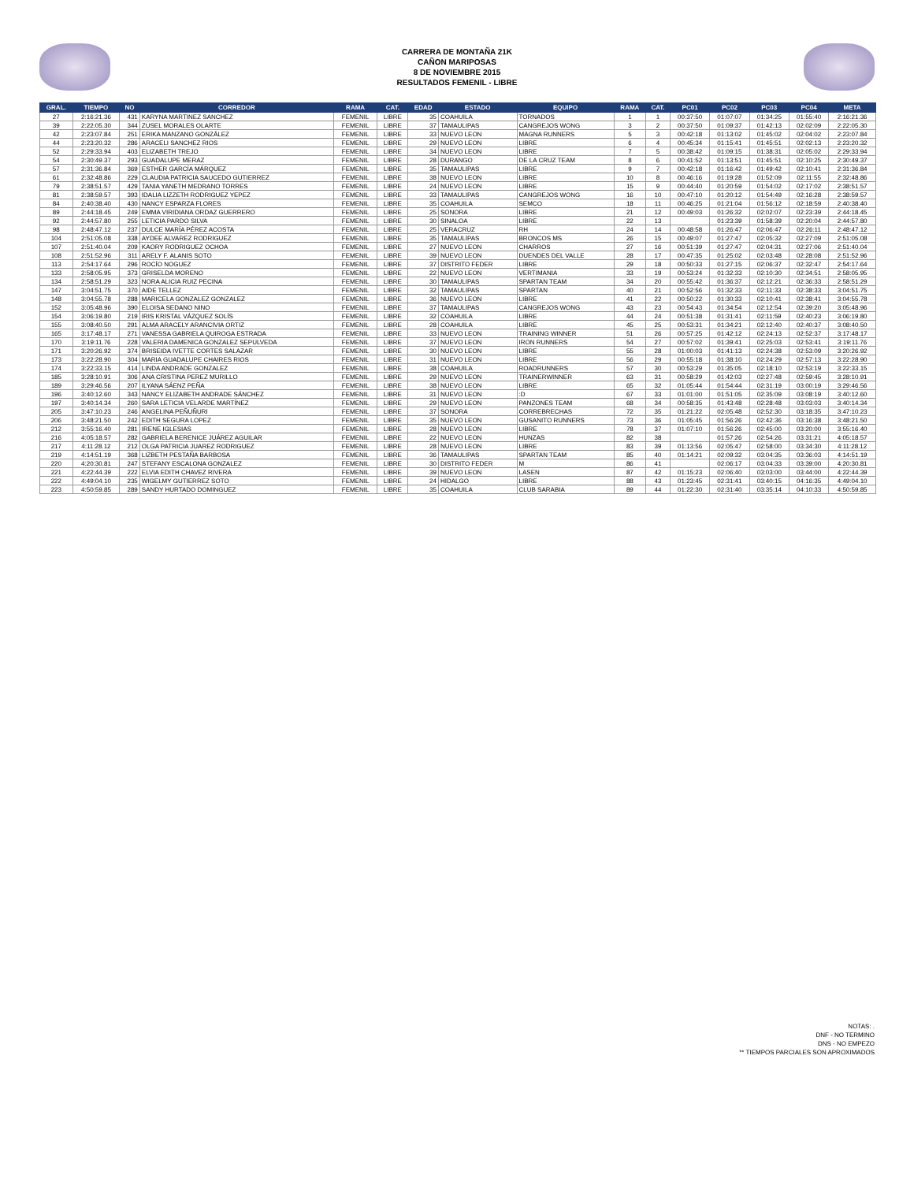CARRERA DE MONTAÑA 21K
CAÑON MARIPOSAS
8 DE NOVIEMBRE 2015
RESULTADOS FEMENIL - LIBRE
| GRAL. | TIEMPO | NO | CORREDOR | RAMA | CAT. | EDAD | ESTADO | EQUIPO | RAMA | CAT. | PC01 | PC02 | PC03 | PC04 | META |
| --- | --- | --- | --- | --- | --- | --- | --- | --- | --- | --- | --- | --- | --- | --- | --- |
| 27 | 2:16:21.36 | 431 | KARYNA MARTINEZ SANCHEZ | FEMENIL | LIBRE | 35 | COAHUILA | TORNADOS | 1 | 1 | 00:37:50 | 01:07:07 | 01:34:25 | 01:55:40 | 2:16:21.36 |
| 39 | 2:22:05.30 | 344 | ZUSEL MORALES OLARTE | FEMENIL | LIBRE | 37 | TAMAULIPAS | CANGREJOS WONG | 3 | 2 | 00:37:50 | 01:09:37 | 01:42:13 | 02:02:09 | 2:22:05.30 |
| 42 | 2:23:07.84 | 251 | ERIKA MANZANO GONZÁLEZ | FEMENIL | LIBRE | 33 | NUEVO LEON | MAGNA RUNNERS | 5 | 3 | 00:42:18 | 01:13:02 | 01:45:02 | 02:04:02 | 2:23:07.84 |
| 44 | 2:23:20.32 | 286 | ARACELI SANCHEZ RIOS | FEMENIL | LIBRE | 29 | NUEVO LEON | LIBRE | 6 | 4 | 00:45:34 | 01:15:41 | 01:45:51 | 02:02:13 | 2:23:20.32 |
| 52 | 2:29:33.94 | 403 | ELIZABETH TREJO | FEMENIL | LIBRE | 34 | NUEVO LEON | LIBRE | 7 | 5 | 00:38:42 | 01:09:15 | 01:38:31 | 02:05:02 | 2:29:33.94 |
| 54 | 2:30:49.37 | 293 | GUADALUPE MERAZ | FEMENIL | LIBRE | 28 | DURANGO | DE LA CRUZ TEAM | 8 | 6 | 00:41:52 | 01:13:51 | 01:45:51 | 02:10:25 | 2:30:49.37 |
| 57 | 2:31:36.84 | 369 | ESTHER GARCÍA MÁRQUEZ | FEMENIL | LIBRE | 35 | TAMAULIPAS | LIBRE | 9 | 7 | 00:42:18 | 01:16:42 | 01:49:42 | 02:10:41 | 2:31:36.84 |
| 61 | 2:32:48.86 | 229 | CLAUDIA PATRICIA SAUCEDO GUTIERREZ | FEMENIL | LIBRE | 38 | NUEVO LEON | LIBRE | 10 | 8 | 00:46:16 | 01:19:28 | 01:52:09 | 02:11:55 | 2:32:48.86 |
| 79 | 2:38:51.57 | 429 | TANIA YANETH MEDRANO TORRES | FEMENIL | LIBRE | 24 | NUEVO LEON | LIBRE | 15 | 9 | 00:44:40 | 01:20:59 | 01:54:02 | 02:17:02 | 2:38:51.57 |
| 81 | 2:38:59.57 | 393 | IDALIA LIZZETH RODRIGUEZ YEPEZ | FEMENIL | LIBRE | 33 | TAMAULIPAS | CANGREJOS WONG | 16 | 10 | 00:47:10 | 01:20:12 | 01:54:49 | 02:16:28 | 2:38:59.57 |
| 84 | 2:40:38.40 | 430 | NANCY ESPARZA FLORES | FEMENIL | LIBRE | 35 | COAHUILA | SEMCO | 18 | 11 | 00:46:25 | 01:21:04 | 01:56:12 | 02:18:59 | 2:40:38.40 |
| 89 | 2:44:18.45 | 249 | EMMA VIRIDIANA ORDAZ GUERRERO | FEMENIL | LIBRE | 25 | SONORA | LIBRE | 21 | 12 | 00:49:03 | 01:26:32 | 02:02:07 | 02:23:39 | 2:44:18.45 |
| 92 | 2:44:57.80 | 255 | LETICIA PARDO SILVA | FEMENIL | LIBRE | 30 | SINALOA | LIBRE | 22 | 13 | | 01:23:39 | 01:58:39 | 02:20:04 | 2:44:57.80 |
| 98 | 2:48:47.12 | 237 | DULCE MARÍA PÉREZ ACOSTA | FEMENIL | LIBRE | 25 | VERACRUZ | RH | 24 | 14 | 00:48:58 | 01:26:47 | 02:06:47 | 02:26:11 | 2:48:47.12 |
| 104 | 2:51:05.08 | 338 | AYDEE ALVAREZ RODRIGUEZ | FEMENIL | LIBRE | 35 | TAMAULIPAS | BRONCOS MS | 26 | 15 | 00:49:07 | 01:27:47 | 02:05:32 | 02:27:09 | 2:51:05.08 |
| 107 | 2:51:40.04 | 209 | KAORY RODRIGUEZ OCHOA | FEMENIL | LIBRE | 27 | NUEVO LEON | CHARROS | 27 | 16 | 00:51:39 | 01:27:47 | 02:04:31 | 02:27:06 | 2:51:40.04 |
| 108 | 2:51:52.96 | 311 | ARELY F. ALANIS SOTO | FEMENIL | LIBRE | 39 | NUEVO LEON | DUENDES DEL VALLE | 28 | 17 | 00:47:35 | 01:25:02 | 02:03:48 | 02:28:08 | 2:51:52.96 |
| 113 | 2:54:17.64 | 296 | ROCÍO NOGUEZ | FEMENIL | LIBRE | 37 | DISTRITO FEDER | LIBRE | 29 | 18 | 00:50:33 | 01:27:15 | 02:06:37 | 02:32:47 | 2:54:17.64 |
| 133 | 2:58:05.95 | 373 | GRISELDA MORENO | FEMENIL | LIBRE | 22 | NUEVO LEON | VERTIMANIA | 33 | 19 | 00:53:24 | 01:32:33 | 02:10:30 | 02:34:51 | 2:58:05.95 |
| 134 | 2:58:51.29 | 323 | NORA ALICIA RUIZ PECINA | FEMENIL | LIBRE | 30 | TAMAULIPAS | SPARTAN TEAM | 34 | 20 | 00:55:42 | 01:36:37 | 02:12:21 | 02:36:33 | 2:58:51.29 |
| 147 | 3:04:51.75 | 370 | AIDE TELLEZ | FEMENIL | LIBRE | 32 | TAMAULIPAS | SPARTAN | 40 | 21 | 00:52:56 | 01:32:33 | 02:11:33 | 02:38:33 | 3:04:51.75 |
| 148 | 3:04:55.78 | 288 | MARICELA GONZALEZ GONZALEZ | FEMENIL | LIBRE | 36 | NUEVO LEON | LIBRE | 41 | 22 | 00:50:22 | 01:30:33 | 02:10:41 | 02:38:41 | 3:04:55.78 |
| 152 | 3:05:48.96 | 390 | ELOISA SEDANO NINO | FEMENIL | LIBRE | 37 | TAMAULIPAS | CANGREJOS WONG | 43 | 23 | 00:54:43 | 01:34:54 | 02:12:54 | 02:39:20 | 3:05:48.96 |
| 154 | 3:06:19.80 | 219 | IRIS KRISTAL VÁZQUEZ SOLÍS | FEMENIL | LIBRE | 32 | COAHUILA | LIBRE | 44 | 24 | 00:51:38 | 01:31:41 | 02:11:59 | 02:40:23 | 3:06:19.80 |
| 155 | 3:08:40.50 | 291 | ALMA ARACELY ARANCIVIA ORTIZ | FEMENIL | LIBRE | 28 | COAHUILA | LIBRE | 45 | 25 | 00:53:31 | 01:34:21 | 02:12:40 | 02:40:37 | 3:08:40.50 |
| 165 | 3:17:48.17 | 271 | VANESSA GABRIELA QUIROGA ESTRADA | FEMENIL | LIBRE | 33 | NUEVO LEON | TRAINING WINNER | 51 | 26 | 00:57:25 | 01:42:12 | 02:24:13 | 02:52:37 | 3:17:48.17 |
| 170 | 3:19:11.76 | 228 | VALERIA DAMENICA GONZALEZ SEPULVEDA | FEMENIL | LIBRE | 37 | NUEVO LEON | IRON RUNNERS | 54 | 27 | 00:57:02 | 01:39:41 | 02:25:03 | 02:53:41 | 3:19:11.76 |
| 171 | 3:20:26.92 | 374 | BRISEIDA IVETTE CORTES SALAZAR | FEMENIL | LIBRE | 30 | NUEVO LEON | LIBRE | 55 | 28 | 01:00:03 | 01:41:13 | 02:24:38 | 02:53:09 | 3:20:26.92 |
| 173 | 3:22:28.90 | 304 | MARIA GUADALUPE CHAIRES RIOS | FEMENIL | LIBRE | 31 | NUEVO LEON | LIBRE | 56 | 29 | 00:55:18 | 01:38:10 | 02:24:29 | 02:57:13 | 3:22:28.90 |
| 174 | 3:22:33.15 | 414 | LINDA ANDRADE GONZALEZ | FEMENIL | LIBRE | 38 | COAHUILA | ROADRUNNERS | 57 | 30 | 00:53:29 | 01:35:05 | 02:18:10 | 02:53:19 | 3:22:33.15 |
| 185 | 3:28:10.91 | 306 | ANA CRISTINA PEREZ MURILLO | FEMENIL | LIBRE | 29 | NUEVO LEON | TRAINERWINNER | 63 | 31 | 00:58:29 | 01:42:03 | 02:27:48 | 02:59:45 | 3:28:10.91 |
| 189 | 3:29:46.56 | 207 | ILYANA SÁENZ PEÑA | FEMENIL | LIBRE | 38 | NUEVO LEON | LIBRE | 65 | 32 | 01:05:44 | 01:54:44 | 02:31:19 | 03:00:19 | 3:29:46.56 |
| 196 | 3:40:12.60 | 343 | NANCY ELIZABETH ANDRADE SÁNCHEZ | FEMENIL | LIBRE | 31 | NUEVO LEON | :D | 67 | 33 | 01:01:00 | 01:51:05 | 02:35:09 | 03:08:19 | 3:40:12.60 |
| 197 | 3:40:14.34 | 260 | SARA LETICIA VELARDE MARTÍNEZ | FEMENIL | LIBRE | 29 | NUEVO LEON | PANZONES TEAM | 68 | 34 | 00:58:35 | 01:43:48 | 02:28:48 | 03:03:03 | 3:40:14.34 |
| 205 | 3:47:10.23 | 246 | ANGELINA PEÑUÑURI | FEMENIL | LIBRE | 37 | SONORA | CORREBRECHAS | 72 | 35 | 01:21:22 | 02:05:48 | 02:52:30 | 03:18:35 | 3:47:10.23 |
| 206 | 3:48:21.50 | 242 | EDITH SEGURA LOPEZ | FEMENIL | LIBRE | 35 | NUEVO LEON | GUSANITO RUNNERS | 73 | 36 | 01:05:45 | 01:56:26 | 02:42:36 | 03:16:38 | 3:48:21.50 |
| 212 | 3:55:16.40 | 281 | IRENE IGLESIAS | FEMENIL | LIBRE | 28 | NUEVO LEON | LIBRE | 78 | 37 | 01:07:10 | 01:56:26 | 02:45:00 | 03:20:00 | 3:55:16.40 |
| 216 | 4:05:18.57 | 282 | GABRIELA BERENICE JUÁREZ AGUILAR | FEMENIL | LIBRE | 22 | NUEVO LEON | HUNZAS | 82 | 38 | | 01:57:26 | 02:54:26 | 03:31:21 | 4:05:18.57 |
| 217 | 4:11:28.12 | 212 | OLGA PATRICIA JUAREZ RODRIGUEZ | FEMENIL | LIBRE | 28 | NUEVO LEON | LIBRE | 83 | 39 | 01:13:56 | 02:05:47 | 02:58:00 | 03:34:30 | 4:11:28.12 |
| 219 | 4:14:51.19 | 368 | LIZBETH PESTAÑA BARBOSA | FEMENIL | LIBRE | 36 | TAMAULIPAS | SPARTAN TEAM | 85 | 40 | 01:14:21 | 02:09:32 | 03:04:35 | 03:36:03 | 4:14:51.19 |
| 220 | 4:20:30.81 | 247 | STEFANY ESCALONA GONZALEZ | FEMENIL | LIBRE | 30 | DISTRITO FEDER | M | 86 | 41 | | 02:06:17 | 03:04:33 | 03:39:00 | 4:20:30.81 |
| 221 | 4:22:44.39 | 222 | ELVIA EDITH CHAVEZ RIVERA | FEMENIL | LIBRE | 39 | NUEVO LEON | LASEN | 87 | 42 | 01:15:23 | 02:06:40 | 03:03:00 | 03:44:00 | 4:22:44.39 |
| 222 | 4:49:04.10 | 235 | WIGELMY GUTIERREZ SOTO | FEMENIL | LIBRE | 24 | HIDALGO | LIBRE | 88 | 43 | 01:23:45 | 02:31:41 | 03:40:15 | 04:16:35 | 4:49:04.10 |
| 223 | 4:50:59.85 | 289 | SANDY HURTADO DOMINGUEZ | FEMENIL | LIBRE | 35 | COAHUILA | CLUB SARABIA | 89 | 44 | 01:22:30 | 02:31:40 | 03:35:14 | 04:10:33 | 4:50:59.85 |
NOTAS: .
DNF - NO TERMINO
DNS - NO EMPEZO
** TIEMPOS PARCIALES SON APROXIMADOS